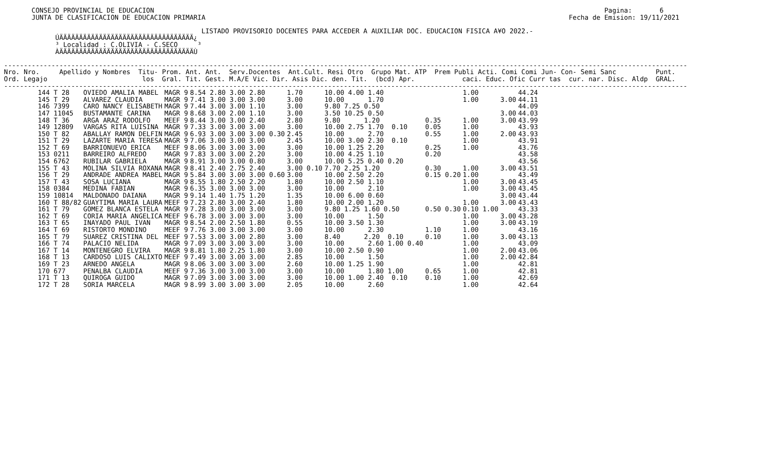CONSEJO PROVINCIAL DE EDUCACION                                                                                                                  Pagina:       6
        JUNTA DE CLASIFICACION DE EDUCACION PRIMARIA                                                                                            Fecha de Emision: 19/11/2021

                                                   LISTADO PROVISORIO DOCENTES PARA ACCEDER A AUXILIAR DOC. EDUCACION FISICA A¥O 2022.-
              ÚÄÄÄÄÄÄÄÄÄÄÄÄÄÄÄÄÄÄÄÄÄÄÄÄÄÄÄÄÄÄÄÄÄÄ¿
              ³ Localidad : C.OLIVIA - C.SECO     ³
              ÀÄÄÄÄÄÄÄÄÄÄÄÄÄÄÄÄÄÄÄÄÄÄÄÄÄÄÄÄÄÄÄÄÄÄÙ

 -----------------------------------------------------------------------------------------------------------------------------------------------------------------------------
 Nro. Nro.     Apellido y Nombres  Titu- Prom. Ant. Ant.  Serv.Docentes  Ant.Cult. Resi Otro  Grupo Mat. ATP  Prem Publi Acti. Comi Comi Jun- Con- Semi Sanc          Punt.
 Ord. Legajo                        los  Gral. Tit. Gest. M.A/E Vic. Dir. Asis Dic. den. Tit.  (bcd) Apr.            caci. Educ. Ofic Curr tas  cur. nar. Disc. Aldp  GRAL.
 -----------------------------------------------------------------------------------------------------------------------------------------------------------------------------
| 144 T 28 | OVIEDO AMALIA MABEL | MAGR 9 | 8.54 2.80 3.00 2.80 | 1.70 | 10.00 4.00 1.40 | | 1.00 | | 44.24 |
| 145 T 29 | ALVAREZ CLAUDIA | MAGR 9 | 7.41 3.00 3.00 3.00 | 3.00 | 10.00 1.70 | | 1.00 | 3.00 | 44.11 |
| 146 7399 | CARO NANCY ELISABETH | MAGR 9 | 7.44 3.00 3.00 1.10 | 3.00 | 9.80 7.25 0.50 | | | | 44.09 |
| 147 11045 | BUSTAMANTE CARINA | MAGR 9 | 8.68 3.00 2.00 1.10 | 3.00 | 3.50 10.25 0.50 | | | 3.00 | 44.03 |
| 148 T 36 | ARGA ARAZ RODOLFO | MEEF 9 | 8.44 3.00 3.00 2.40 | 2.80 | 9.80 1.20 | 0.35 | 1.00 | 3.00 | 43.99 |
| 149 12809 | VARGAS RITA LUISINA | MAGR 9 | 7.33 3.00 3.00 3.00 | 3.00 | 10.00 2.75 1.70 0.10 | 0.05 | 1.00 | | 43.93 |
| 150 T 82 | ABALLAY RAMON DELFIN | MAGR 9 | 6.93 3.00 3.00 3.00 0.30 | 2.45 | 10.00 2.70 | 0.55 | 1.00 | 2.00 | 43.93 |
| 151 T 29 | LAZARTE MARIA TERESA | MAGR 9 | 7.06 3.00 3.00 3.00 | 2.45 | 10.00 3.00 2.30 0.10 | | 1.00 | | 43.91 |
| 152 T 69 | BARRIONUEVO ERICA | MEEF 9 | 8.06 3.00 3.00 3.00 | 3.00 | 10.00 1.25 2.20 | 0.25 | 1.00 | | 43.76 |
| 153 0211 | BARREIRO ALFREDO | MAGR 9 | 7.83 3.00 3.00 2.20 | 3.00 | 10.00 4.25 1.10 | 0.20 | | | 43.58 |
| 154 6762 | RUBILAR GABRIELA | MAGR 9 | 8.91 3.00 3.00 0.80 | 3.00 | 10.00 5.25 0.40 0.20 | | | | 43.56 |
| 155 T 43 | MOLINA SILVIA ROXANA | MAGR 9 | 8.41 2.40 2.75 2.40 | 3.00 0.10 | 7.70 2.25 1.20 | 0.30 | 1.00 | 3.00 | 43.51 |
| 156 T 29 | ANDRADE ANDREA MABEL | MAGR 9 | 5.84 3.00 3.00 3.00 0.60 | 3.00 | 10.00 2.50 2.20 | 0.15 0.20 | 1.00 | | 43.49 |
| 157 T 43 | SOSA LUCIANA | MAGR 9 | 8.55 1.80 2.50 2.20 | 1.80 | 10.00 2.50 1.10 | | 1.00 | 3.00 | 43.45 |
| 158 0384 | MEDINA FABIAN | MAGR 9 | 6.35 3.00 3.00 3.00 | 3.00 | 10.00 2.10 | | 1.00 | 3.00 | 43.45 |
| 159 10814 | MALDONADO DAIANA | MAGR 9 | 9.14 1.40 1.75 1.20 | 1.35 | 10.00 6.00 0.60 | | | 3.00 | 43.44 |
| 160 T 88/82 | GUAYTIMA MARIA LAURA | MEEF 9 | 7.23 2.80 3.00 2.40 | 1.80 | 10.00 2.00 1.20 | | 1.00 | 3.00 | 43.43 |
| 161 T 79 | GOMEZ BLANCA ESTELA | MAGR 9 | 7.28 3.00 3.00 3.00 | 3.00 | 9.80 1.25 1.60 0.50 | 0.50 0.30 | 0.10 1.00 | | 43.33 |
| 162 T 69 | CORIA MARIA ANGELICA | MEEF 9 | 6.78 3.00 3.00 3.00 | 3.00 | 10.00 1.50 | | 1.00 | 3.00 | 43.28 |
| 163 T 65 | INAYADO PAUL IVAN | MAGR 9 | 8.54 2.00 2.50 1.80 | 0.55 | 10.00 3.50 1.30 | | 1.00 | 3.00 | 43.19 |
| 164 T 69 | RISTORTO MONDINO | MEEF 9 | 7.76 3.00 3.00 3.00 | 3.00 | 10.00 2.30 | 1.10 | 1.00 | | 43.16 |
| 165 T 79 | SUAREZ CRISTINA DEL | MEEF 9 | 7.53 3.00 3.00 2.80 | 3.00 | 8.40 2.20 0.10 | 0.10 | 1.00 | 3.00 | 43.13 |
| 166 T 74 | PALACIO NELIDA | MAGR 9 | 7.09 3.00 3.00 3.00 | 3.00 | 10.00 2.60 1.00 0.40 | | 1.00 | | 43.09 |
| 167 T 14 | MONTENEGRO ELVIRA | MAGR 9 | 8.81 1.80 2.25 1.80 | 3.00 | 10.00 2.50 0.90 | | 1.00 | 2.00 | 43.06 |
| 168 T 13 | CARDOSO LUIS CALIXTO | MEEF 9 | 7.49 3.00 3.00 3.00 | 2.85 | 10.00 1.50 | | 1.00 | 2.00 | 42.84 |
| 169 T 23 | ARNEDO ANGELA | MAGR 9 | 8.06 3.00 3.00 3.00 | 2.60 | 10.00 1.25 1.90 | | 1.00 | | 42.81 |
| 170 677 | PENALBA CLAUDIA | MEEF 9 | 7.36 3.00 3.00 3.00 | 3.00 | 10.00 1.80 1.00 | 0.65 | 1.00 | | 42.81 |
| 171 T 13 | QUIROGA GUIDO | MAGR 9 | 7.09 3.00 3.00 3.00 | 3.00 | 10.00 1.00 2.40 0.10 | 0.10 | 1.00 | | 42.69 |
| 172 T 28 | SORIA MARCELA | MAGR 9 | 8.99 3.00 3.00 3.00 | 2.05 | 10.00 2.60 | | 1.00 | | 42.64 |